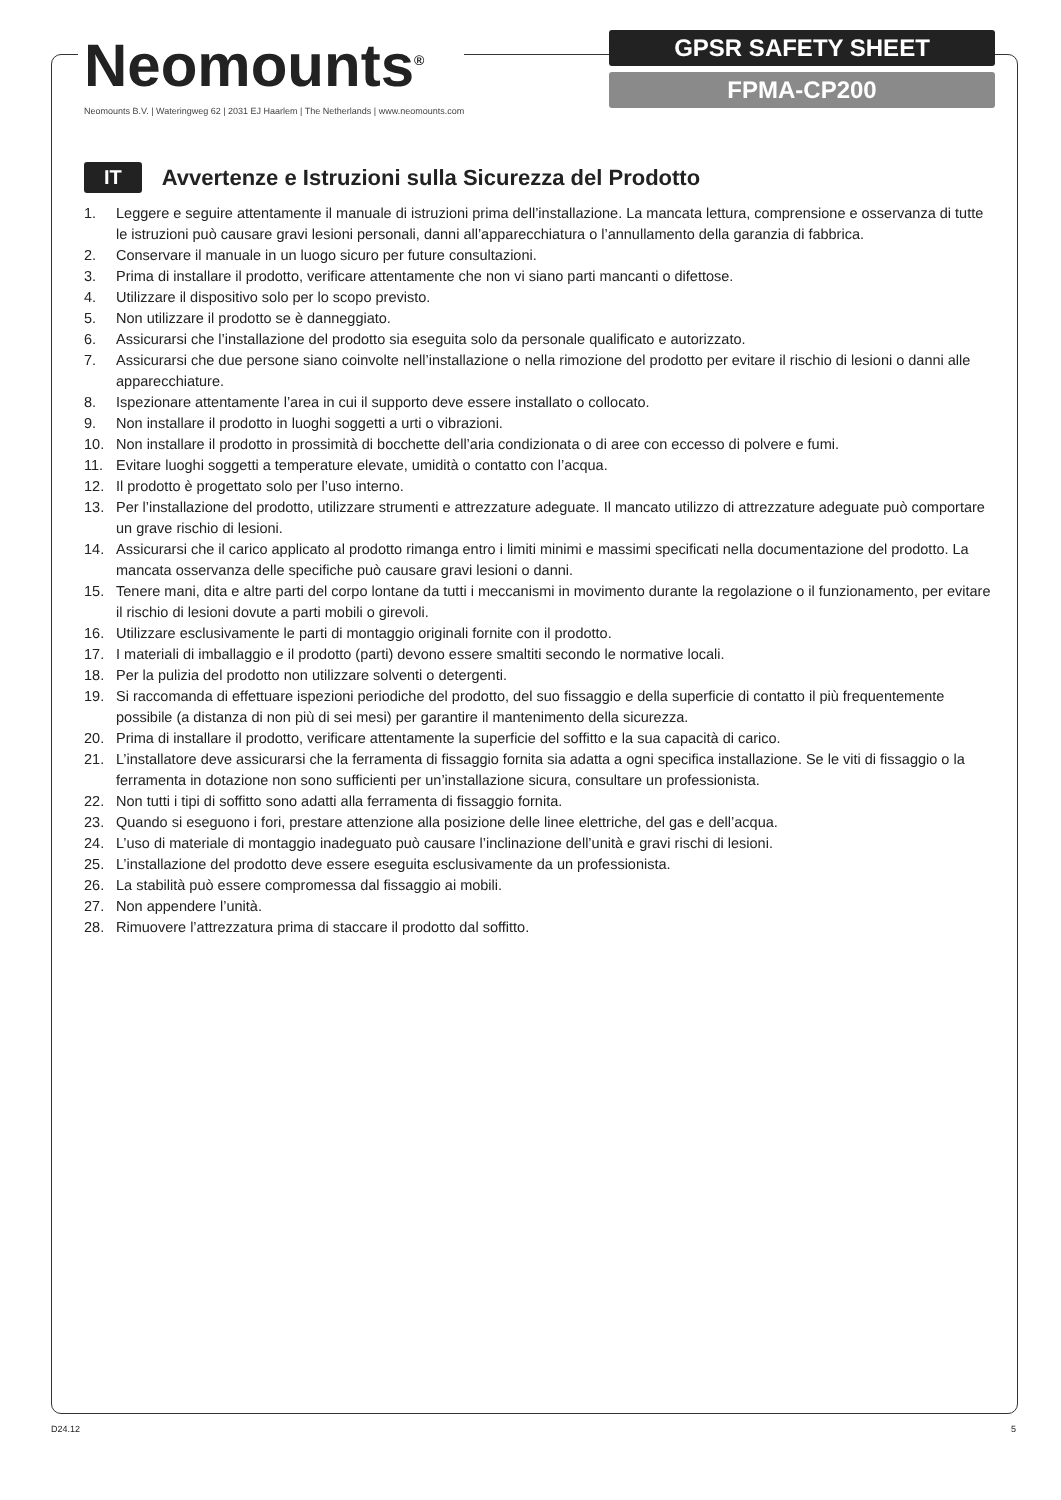Neomounts<sup>®</sup>
Neomounts B.V. | Wateringweg 62 | 2031 EJ Haarlem | The Netherlands | www.neomounts.com
GPSR SAFETY SHEET
FPMA-CP200
IT
Avvertenze e Istruzioni sulla Sicurezza del Prodotto
1. Leggere e seguire attentamente il manuale di istruzioni prima dell’installazione. La mancata lettura, comprensione e osservanza di tutte le istruzioni può causare gravi lesioni personali, danni all’apparecchiatura o l’annullamento della garanzia di fabbrica.
2. Conservare il manuale in un luogo sicuro per future consultazioni.
3. Prima di installare il prodotto, verificare attentamente che non vi siano parti mancanti o difettose.
4. Utilizzare il dispositivo solo per lo scopo previsto.
5. Non utilizzare il prodotto se è danneggiato.
6. Assicurarsi che l’installazione del prodotto sia eseguita solo da personale qualificato e autorizzato.
7. Assicurarsi che due persone siano coinvolte nell’installazione o nella rimozione del prodotto per evitare il rischio di lesioni o danni alle apparecchiature.
8. Ispezionare attentamente l’area in cui il supporto deve essere installato o collocato.
9. Non installare il prodotto in luoghi soggetti a urti o vibrazioni.
10. Non installare il prodotto in prossimità di bocchette dell’aria condizionata o di aree con eccesso di polvere e fumi.
11. Evitare luoghi soggetti a temperature elevate, umidità o contatto con l’acqua.
12. Il prodotto è progettato solo per l’uso interno.
13. Per l’installazione del prodotto, utilizzare strumenti e attrezzature adeguate. Il mancato utilizzo di attrezzature adeguate può comportare un grave rischio di lesioni.
14. Assicurarsi che il carico applicato al prodotto rimanga entro i limiti minimi e massimi specificati nella documentazione del prodotto. La mancata osservanza delle specifiche può causare gravi lesioni o danni.
15. Tenere mani, dita e altre parti del corpo lontane da tutti i meccanismi in movimento durante la regolazione o il funzionamento, per evitare il rischio di lesioni dovute a parti mobili o girevoli.
16. Utilizzare esclusivamente le parti di montaggio originali fornite con il prodotto.
17. I materiali di imballaggio e il prodotto (parti) devono essere smaltiti secondo le normative locali.
18. Per la pulizia del prodotto non utilizzare solventi o detergenti.
19. Si raccomanda di effettuare ispezioni periodiche del prodotto, del suo fissaggio e della superficie di contatto il più frequentemente possibile (a distanza di non più di sei mesi) per garantire il mantenimento della sicurezza.
20. Prima di installare il prodotto, verificare attentamente la superficie del soffitto e la sua capacità di carico.
21. L’installatore deve assicurarsi che la ferramenta di fissaggio fornita sia adatta a ogni specifica installazione. Se le viti di fissaggio o la ferramenta in dotazione non sono sufficienti per un’installazione sicura, consultare un professionista.
22. Non tutti i tipi di soffitto sono adatti alla ferramenta di fissaggio fornita.
23. Quando si eseguono i fori, prestare attenzione alla posizione delle linee elettriche, del gas e dell’acqua.
24. L’uso di materiale di montaggio inadeguato può causare l’inclinazione dell’unità e gravi rischi di lesioni.
25. L’installazione del prodotto deve essere eseguita esclusivamente da un professionista.
26. La stabilità può essere compromessa dal fissaggio ai mobili.
27. Non appendere l’unità.
28. Rimuovere l’attrezzatura prima di staccare il prodotto dal soffitto.
D24.12 5